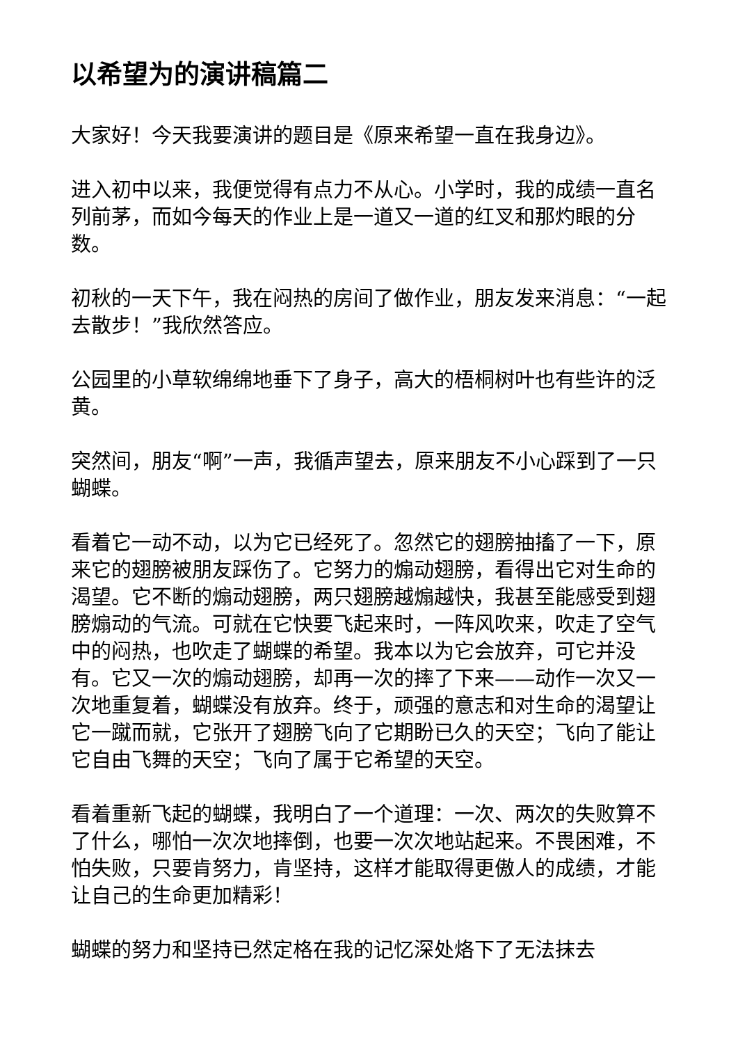以希望为的演讲稿篇二
大家好！今天我要演讲的题目是《原来希望一直在我身边》。
进入初中以来，我便觉得有点力不从心。小学时，我的成绩一直名列前茅，而如今每天的作业上是一道又一道的红叉和那灼眼的分数。
初秋的一天下午，我在闷热的房间了做作业，朋友发来消息：“一起去散步！”我欣然答应。
公园里的小草软绵绵地垂下了身子，高大的梧桐树叶也有些许的泛黄。
突然间，朋友“啊”一声，我循声望去，原来朋友不小心踩到了一只蝴蝶。
看着它一动不动，以为它已经死了。忽然它的翅膀抽搐了一下，原来它的翅膀被朋友踩伤了。它努力的煽动翅膀，看得出它对生命的渴望。它不断的煽动翅膀，两只翅膀越煽越快，我甚至能感受到翅膀煽动的气流。可就在它快要飞起来时，一阵风吹来，吹走了空气中的闷热，也吹走了蝴蝶的希望。我本以为它会放弃，可它并没有。它又一次的煽动翅膀，却再一次的摔了下来——动作一次又一次地重复着，蝴蝶没有放弃。终于，顽强的意志和对生命的渴望让它一蹴而就，它张开了翅膀飞向了它期盼已久的天空；飞向了能让它自由飞舞的天空；飞向了属于它希望的天空。
看着重新飞起的蝴蝶，我明白了一个道理：一次、两次的失败算不了什么，哪怕一次次地摔倒，也要一次次地站起来。不畏困难，不怕失败，只要肯努力，肯坚持，这样才能取得更傲人的成绩，才能让自己的生命更加精彩！
蝴蝶的努力和坚持已然定格在我的记忆深处烙下了无法抹去